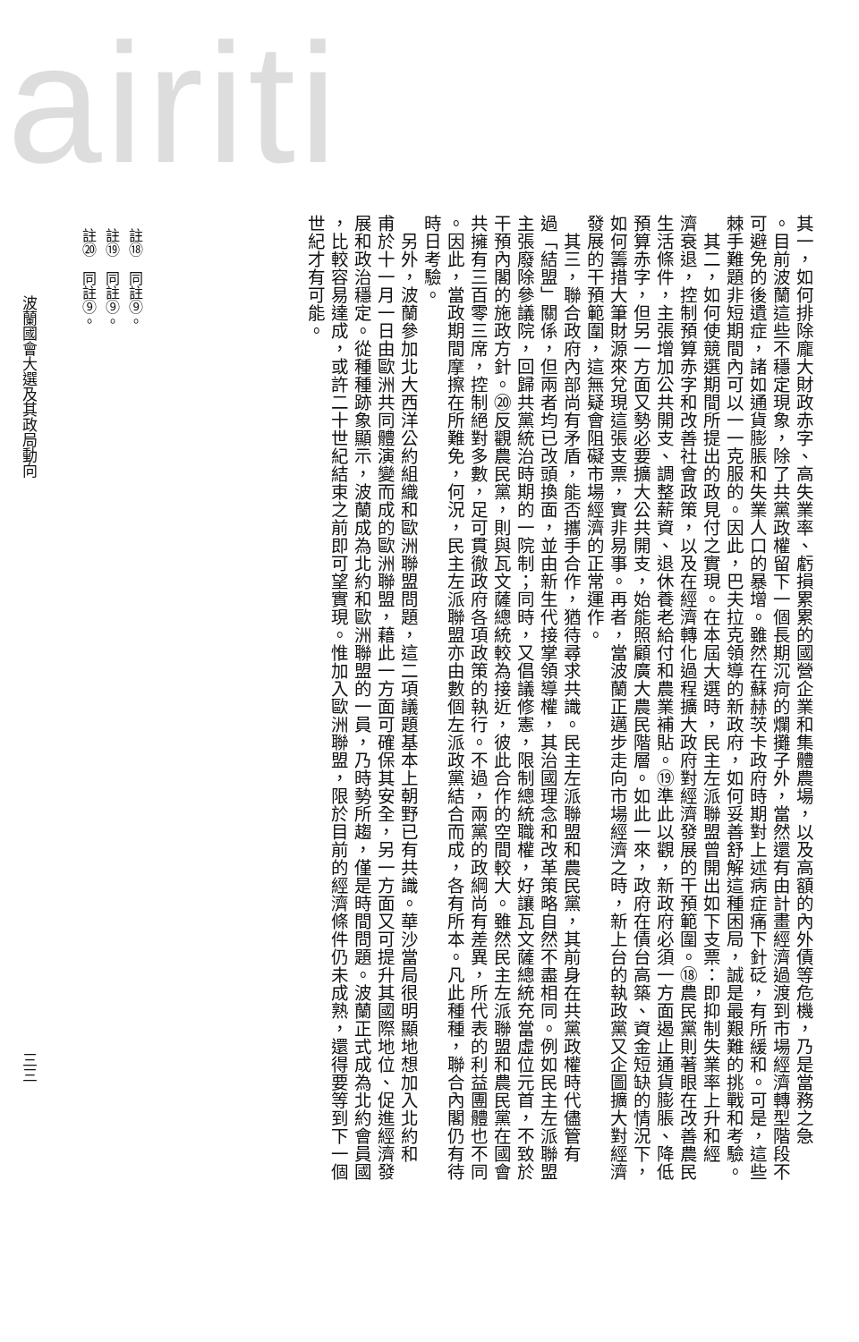airiti
其一，如何排除龐大財政赤字、高失業率、虧損累累的國營企業和集體農場，以及高額的內外債等危機，乃是當務之急
。目前波蘭這些不穩定現象，除了共黨政權留下一個長期沉疴的爛攤子外，當然還有由計畫經濟過渡到市場經濟轉型階段不
可避免的後遺症，諸如通貨膨脹和失業人口的暴增。雖然在蘇赫茨卡政府時期對上述病症痛下針砭，有所緩和。可是，這些
棘手難題非短期間內可以一一克服的。因此，巴夫拉克領導的新政府，如何妥善舒解這種困局，誠是最艱難的挑戰和考驗。
　其二，如何使競選期間所提出的政見付之實現。在本屆大選時，民主左派聯盟曾開出如下支票：即抑制失業率上升和經
濟衰退，控制預算赤字和改善社會政策，以及在經濟轉化過程擴大政府對經濟發展的干預範圍。⑱農民黨則著眼在改善農民
生活條件，主張增加公共開支、調整薪資、退休養老給付和農業補貼。⑲準此以觀，新政府必須一方面遏止通貨膨脹、降低
預算赤字，但另一方面又勢必要擴大公共開支，始能照顧廣大農民階層。如此一來，政府在債台高築、資金短缺的情況下，
如何籌措大筆財源來兌現這張支票，實非易事。再者，當波蘭正邁步走向市場經濟之時，新上台的執政黨又企圖擴大對經濟
發展的干預範圍，這無疑會阻礙市場經濟的正常運作。
　其三，聯合政府內部尚有矛盾，能否攜手合作，猶待尋求共識。民主左派聯盟和農民黨，其前身在共黨政權時代儘管有
過「結盟」關係，但兩者均已改頭換面，並由新生代接掌領導權，其治國理念和改革策略自然不盡相同。例如民主左派聯盟
主張廢除參議院，回歸共黨統治時期的一院制；同時，又倡議修憲，限制總統職權，好讓瓦文薩總統充當虛位元首，不致於
干預內閣的施政方針。⑳反觀農民黨，則與瓦文薩總統較為接近，彼此合作的空間較大。雖然民主左派聯盟和農民黨在國會
共擁有三百零三席，控制絕對多數，足可貫徹政府各項政策的執行。不過，兩黨的政綱尚有差異，所代表的利益團體也不同
。因此，當政期間摩擦在所難免，何況，民主左派聯盟亦由數個左派政黨結合而成，各有所本。凡此種種，聯合內閣仍有待
時日考驗。
　另外，波蘭參加北大西洋公約組織和歐洲聯盟問題，這二項議題基本上朝野已有共識。華沙當局很明顯地想加入北約和
甫於十一月一日由歐洲共同體演變而成的歐洲聯盟，藉此一方面可確保其安全，另一方面又可提升其國際地位、促進經濟發
展和政治穩定。從種種跡象顯示，波蘭成為北約和歐洲聯盟的一員，乃時勢所趨，僅是時間問題。波蘭正式成為北約會員國
，比較容易達成，或許二十世紀結束之前即可望實現。惟加入歐洲聯盟，限於目前的經濟條件仍未成熟，還得要等到下一個
世紀才有可能。
註⑱　同註⑨。
註⑲　同註⑨。
註⑳　同註⑨。
波蘭國會大選及其政局動向 三三